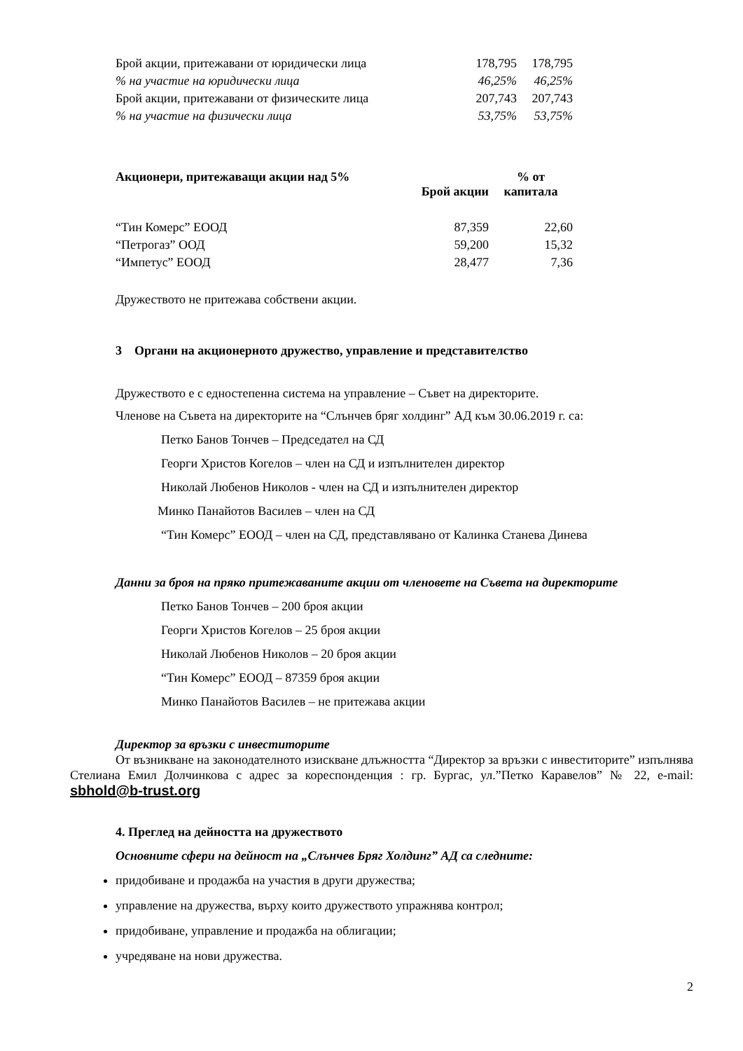| Брой акции, притежавани от юридически лица | 178,795 | 178,795 |
| % на участие на юридически лица | 46,25% | 46,25% |
| Брой акции, притежавани от физическите лица | 207,743 | 207,743 |
| % на участие на физически лица | 53,75% | 53,75% |
| Акционери, притежаващи акции над 5% | Брой акции | % от капитала |
| --- | --- | --- |
| “Тин Комерс” ЕООД | 87,359 | 22,60 |
| “Петрогаз” ООД | 59,200 | 15,32 |
| “Импетус” ЕООД | 28,477 | 7,36 |
Дружеството не притежава собствени акции.
3 Органи на акционерното дружество, управление и представителство
Дружеството е с едностепенна система на управление – Съвет на директорите.
Членове на Съвета на директорите на “Слънчев бряг холдинг” АД към 30.06.2019 г. са:
Петко Банов Тончев – Председател на СД
Георги Христов Когелов – член на СД и изпълнителен директор
Николай Любенов Николов - член на СД и изпълнителен директор
Минко Панайотов Василев – член на СД
“Тин Комерс” ЕООД – член на СД, представлявано от Калинка Станева Динева
Данни за броя на пряко притежаваните акции от членовете на Съвета на директорите
Петко Банов Тончев – 200 броя акции
Георги Христов Когелов – 25 броя акции
Николай Любенов Николов – 20 броя акции
“Тин Комерс” ЕООД – 87359 броя акции
Минко Панайотов Василев – не притежава акции
Директор за връзки с инвеститорите
От възникване на законодателното изискване длъжността “Директор за връзки с инвеститорите” изпълнява Стелиана Емил Долчинкова с адрес за кореспонденция : гр. Бургас, ул.”Петко Каравелов” № 22, e-mail: sbhold@b-trust.org
4. Преглед на дейността на дружеството
Основните сфери на дейност на „Слънчев Бряг Холдинг” АД са следните:
придобиване и продажба на участия в други дружества;
управление на дружества, върху които дружеството упражнява контрол;
придобиване, управление и продажба на облигации;
учредяване на нови дружества.
2